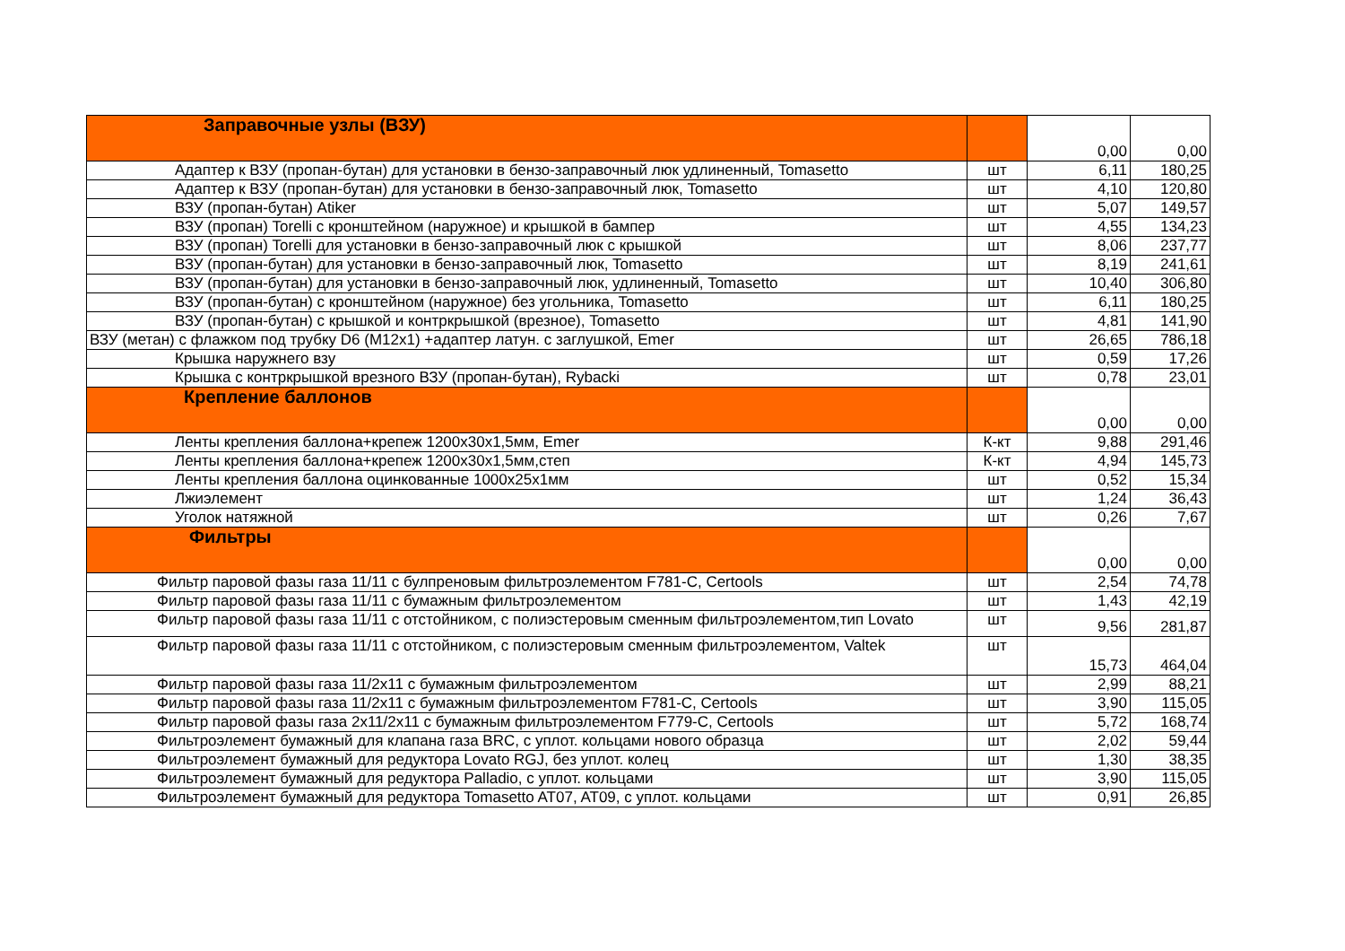| Заправочные узлы (ВЗУ) | | 0,00 | 0,00 |
| Адаптер к ВЗУ (пропан-бутан) для установки в бензо-заправочный люк удлиненный, Tomasetto | шт | 6,11 | 180,25 |
| Адаптер к ВЗУ (пропан-бутан) для установки в бензо-заправочный люк, Tomasetto | шт | 4,10 | 120,80 |
| ВЗУ (пропан-бутан) Atiker | шт | 5,07 | 149,57 |
| ВЗУ (пропан) Torelli с кронштейном (наружное) и крышкой в бампер | шт | 4,55 | 134,23 |
| ВЗУ (пропан) Torelli для установки в бензо-заправочный люк с крышкой | шт | 8,06 | 237,77 |
| ВЗУ (пропан-бутан) для установки в бензо-заправочный люк, Tomasetto | шт | 8,19 | 241,61 |
| ВЗУ (пропан-бутан) для установки в бензо-заправочный люк, удлиненный, Tomasetto | шт | 10,40 | 306,80 |
| ВЗУ (пропан-бутан) с кронштейном (наружное) без угольника, Tomasetto | шт | 6,11 | 180,25 |
| ВЗУ (пропан-бутан) с крышкой и контркрышкой (врезное), Tomasetto | шт | 4,81 | 141,90 |
| ВЗУ (метан) с флажком под трубку D6 (M12x1) +адаптер латун. с заглушкой, Emer | шт | 26,65 | 786,18 |
| Крышка наружнего взу | шт | 0,59 | 17,26 |
| Крышка с контркрышкой врезного ВЗУ (пропан-бутан), Rybacki | шт | 0,78 | 23,01 |
| Крепление баллонов | | 0,00 | 0,00 |
| Ленты крепления баллона+крепеж 1200х30х1,5мм, Emer | К-кт | 9,88 | 291,46 |
| Ленты крепления баллона+крепеж 1200х30х1,5мм,степ | К-кт | 4,94 | 145,73 |
| Ленты крепления баллона оцинкованные 1000х25х1мм | шт | 0,52 | 15,34 |
| Лжиэлемент | шт | 1,24 | 36,43 |
| Уголок натяжной | шт | 0,26 | 7,67 |
| Фильтры | | 0,00 | 0,00 |
| Фильтр паровой фазы газа 11/11 с булпреновым фильтроэлементом F781-C, Certools | шт | 2,54 | 74,78 |
| Фильтр паровой фазы газа 11/11 с бумажным фильтроэлементом | шт | 1,43 | 42,19 |
| Фильтр паровой фазы газа 11/11 с отстойником, с полиэстеровым сменным фильтроэлементом,тип Lovato | шт | 9,56 | 281,87 |
| Фильтр паровой фазы газа 11/11 с отстойником, с полиэстеровым сменным фильтроэлементом, Valtek | шт | 15,73 | 464,04 |
| Фильтр паровой фазы газа 11/2х11 с бумажным фильтроэлементом | шт | 2,99 | 88,21 |
| Фильтр паровой фазы газа 11/2х11 с бумажным фильтроэлементом F781-C, Certools | шт | 3,90 | 115,05 |
| Фильтр паровой фазы газа 2х11/2х11 с бумажным фильтроэлементом F779-C, Certools | шт | 5,72 | 168,74 |
| Фильтроэлемент бумажный для клапана газа BRC, с уплот. кольцами нового образца | шт | 2,02 | 59,44 |
| Фильтроэлемент бумажный для редуктора Lovato RGJ, без уплот. колец | шт | 1,30 | 38,35 |
| Фильтроэлемент бумажный для редуктора Palladio, с уплот. кольцами | шт | 3,90 | 115,05 |
| Фильтроэлемент бумажный для редуктора Tomasetto AT07, AT09, с уплот. кольцами | шт | 0,91 | 26,85 |